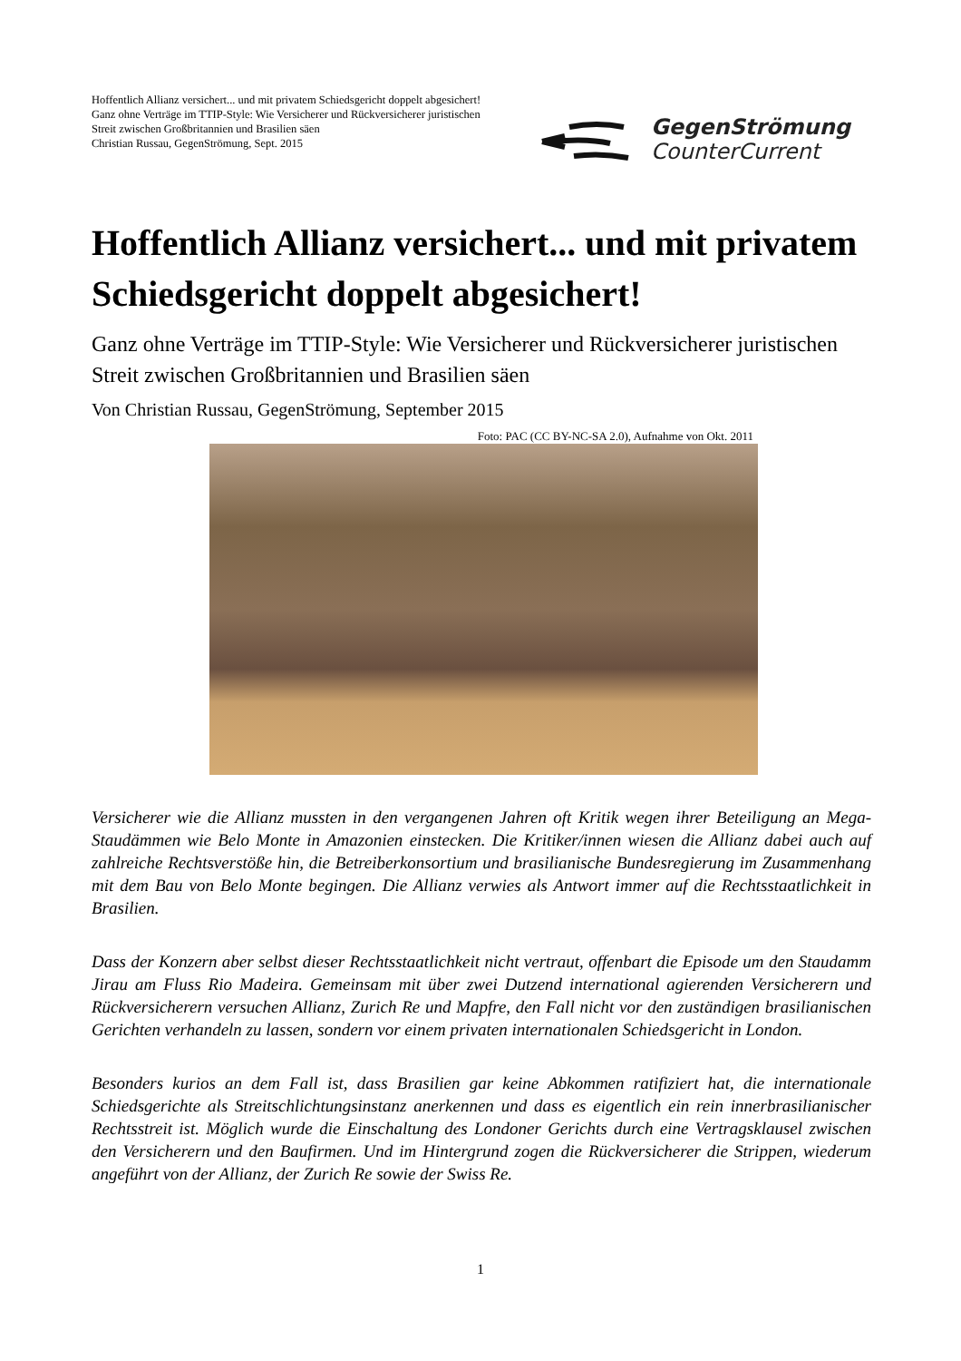Hoffentlich Allianz versichert... und mit privatem Schiedsgericht doppelt abgesichert!
Ganz ohne Verträge im TTIP-Style: Wie Versicherer und Rückversicherer juristischen Streit zwischen Großbritannien und Brasilien säen
Christian Russau, GegenStrömung, Sept. 2015
GegenStrömung
CounterCurrent
Hoffentlich Allianz versichert... und mit privatem Schiedsgericht doppelt abgesichert!
Ganz ohne Verträge im TTIP-Style: Wie Versicherer und Rückversicherer juristischen Streit zwischen Großbritannien und Brasilien säen
Von Christian Russau, GegenStrömung, September 2015
Foto: PAC (CC BY-NC-SA 2.0), Aufnahme von Okt. 2011
Versicherer wie die Allianz mussten in den vergangenen Jahren oft Kritik wegen ihrer Beteiligung an Mega-Staudämmen wie Belo Monte in Amazonien einstecken. Die Kritiker/innen wiesen die Allianz dabei auch auf zahlreiche Rechtsverstöße hin, die Betreiberkonsortium und brasilianische Bundesregierung im Zusammenhang mit dem Bau von Belo Monte begingen. Die Allianz verwies als Antwort immer auf die Rechtsstaatlichkeit in Brasilien.
Dass der Konzern aber selbst dieser Rechtsstaatlichkeit nicht vertraut, offenbart die Episode um den Staudamm Jirau am Fluss Rio Madeira. Gemeinsam mit über zwei Dutzend international agierenden Versicherern und Rückversicherern versuchen Allianz, Zurich Re und Mapfre, den Fall nicht vor den zuständigen brasilianischen Gerichten verhandeln zu lassen, sondern vor einem privaten internationalen Schiedsgericht in London.
Besonders kurios an dem Fall ist, dass Brasilien gar keine Abkommen ratifiziert hat, die internationale Schiedsgerichte als Streitschlichtungsinstanz anerkennen und dass es eigentlich ein rein innerbrasilianischer Rechtsstreit ist. Möglich wurde die Einschaltung des Londoner Gerichts durch eine Vertragsklausel zwischen den Versicherern und den Baufirmen. Und im Hintergrund zogen die Rückversicherer die Strippen, wiederum angeführt von der Allianz, der Zurich Re sowie der Swiss Re.
1